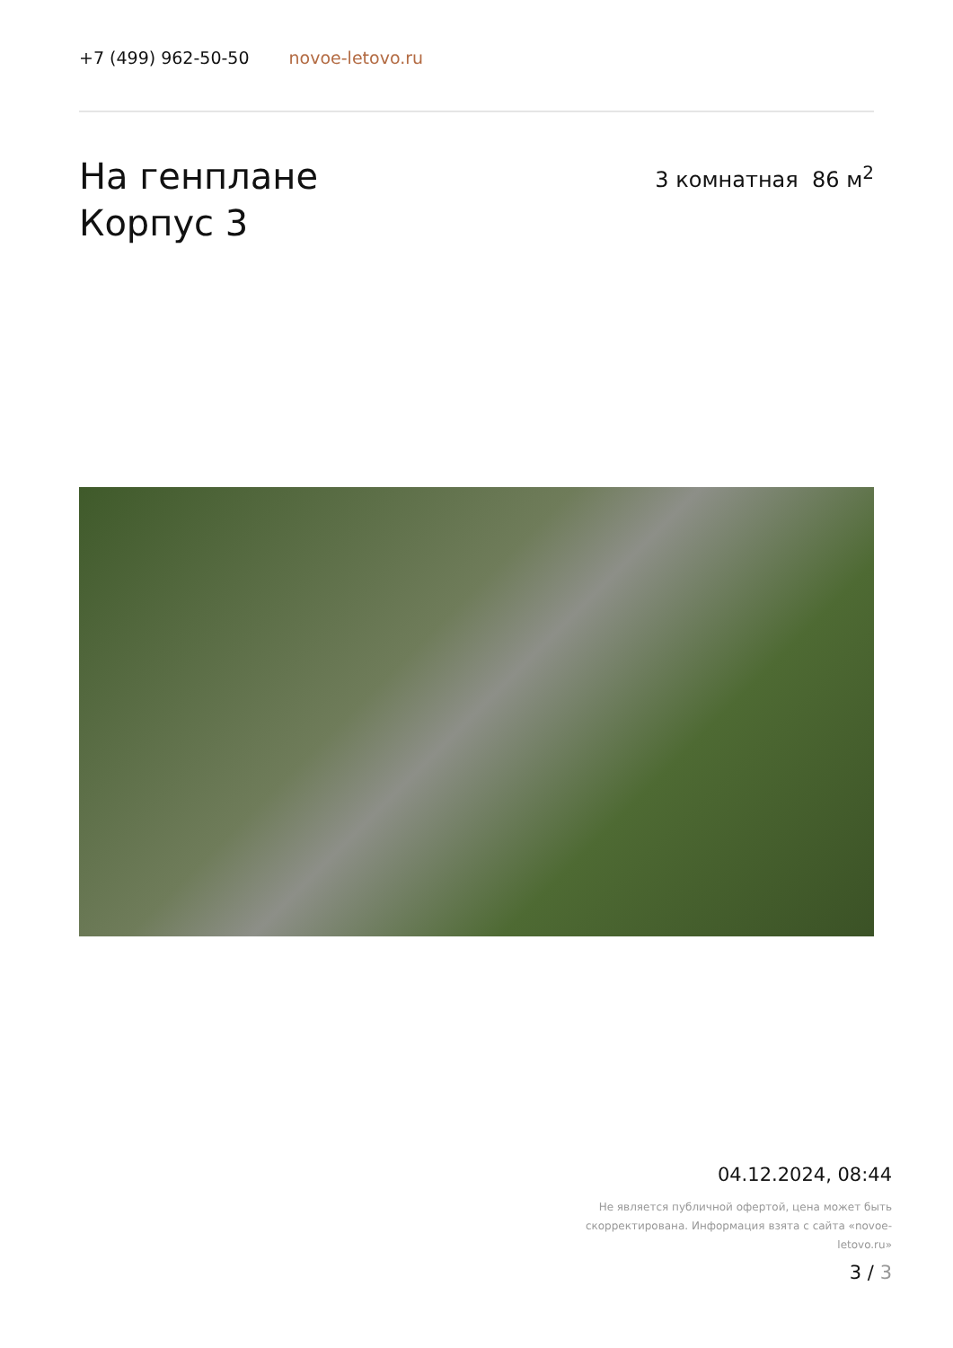+7 (499) 962-50-50 novoe-letovo.ru
На генплане
Корпус 3
3 комнатная 86 м<sup>2</sup>
04.12.2024, 08:44
Не является публичной офертой, цена может быть скорректирована. Информация взята с сайта «novoe-letovo.ru»
3 / 3